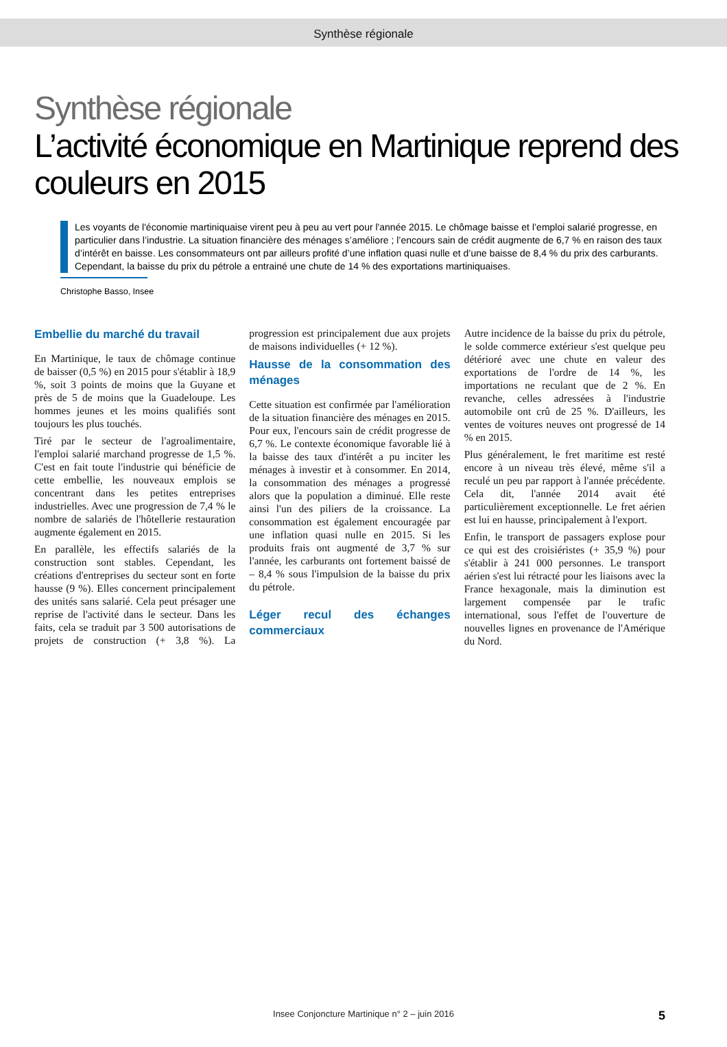Synthèse régionale
Synthèse régionale
L’activité économique en Martinique reprend des couleurs en 2015
Les voyants de l'économie martiniquaise virent peu à peu au vert pour l'année 2015. Le chômage baisse et l’emploi salarié progresse, en particulier dans l’industrie. La situation financière des ménages s’améliore ; l’encours sain de crédit augmente de 6,7 % en raison des taux d’intérêt en baisse. Les consommateurs ont par ailleurs profité d’une inflation quasi nulle et d’une baisse de 8,4 % du prix des carburants. Cependant, la baisse du prix du pétrole a entrainé une chute de 14 % des exportations martiniquaises.
Christophe Basso, Insee
Embellie du marché du travail
En Martinique, le taux de chômage continue de baisser (0,5 %) en 2015 pour s'établir à 18,9 %, soit 3 points de moins que la Guyane et près de 5 de moins que la Guadeloupe. Les hommes jeunes et les moins qualifiés sont toujours les plus touchés.
Tiré par le secteur de l'agroalimentaire, l'emploi salarié marchand progresse de 1,5 %. C'est en fait toute l'industrie qui bénéficie de cette embellie, les nouveaux emplois se concentrant dans les petites entreprises industrielles. Avec une progression de 7,4 % le nombre de salariés de l'hôtellerie restauration augmente également en 2015.
En parallèle, les effectifs salariés de la construction sont stables. Cependant, les créations d'entreprises du secteur sont en forte hausse (9 %). Elles concernent principalement des unités sans salarié. Cela peut présager une reprise de l'activité dans le secteur. Dans les faits, cela se traduit par 3 500 autorisations de projets de construction (+ 3,8 %). La progression est principalement due aux projets de maisons individuelles (+ 12 %).
Hausse de la consommation des ménages
Cette situation est confirmée par l'amélioration de la situation financière des ménages en 2015. Pour eux, l'encours sain de crédit progresse de 6,7 %. Le contexte économique favorable lié à la baisse des taux d'intérêt a pu inciter les ménages à investir et à consommer. En 2014, la consommation des ménages a progressé alors que la population a diminué. Elle reste ainsi l'un des piliers de la croissance. La consommation est également encouragée par une inflation quasi nulle en 2015. Si les produits frais ont augmenté de 3,7 % sur l'année, les carburants ont fortement baissé de – 8,4 % sous l'impulsion de la baisse du prix du pétrole.
Léger recul des échanges commerciaux
Autre incidence de la baisse du prix du pétrole, le solde commerce extérieur s'est quelque peu détérioré avec une chute en valeur des exportations de l'ordre de 14 %, les importations ne reculant que de 2 %. En revanche, celles adressées à l'industrie automobile ont crû de 25 %. D'ailleurs, les ventes de voitures neuves ont progressé de 14 % en 2015.
Plus généralement, le fret maritime est resté encore à un niveau très élevé, même s'il a reculé un peu par rapport à l'année précédente. Cela dit, l'année 2014 avait été particulièrement exceptionnelle. Le fret aérien est lui en hausse, principalement à l'export.
Enfin, le transport de passagers explose pour ce qui est des croisiéristes (+ 35,9 %) pour s'établir à 241 000 personnes. Le transport aérien s'est lui rétracté pour les liaisons avec la France hexagonale, mais la diminution est largement compensée par le trafic international, sous l'effet de l'ouverture de nouvelles lignes en provenance de l'Amérique du Nord.
Insee Conjoncture Martinique n° 2 – juin 2016
5